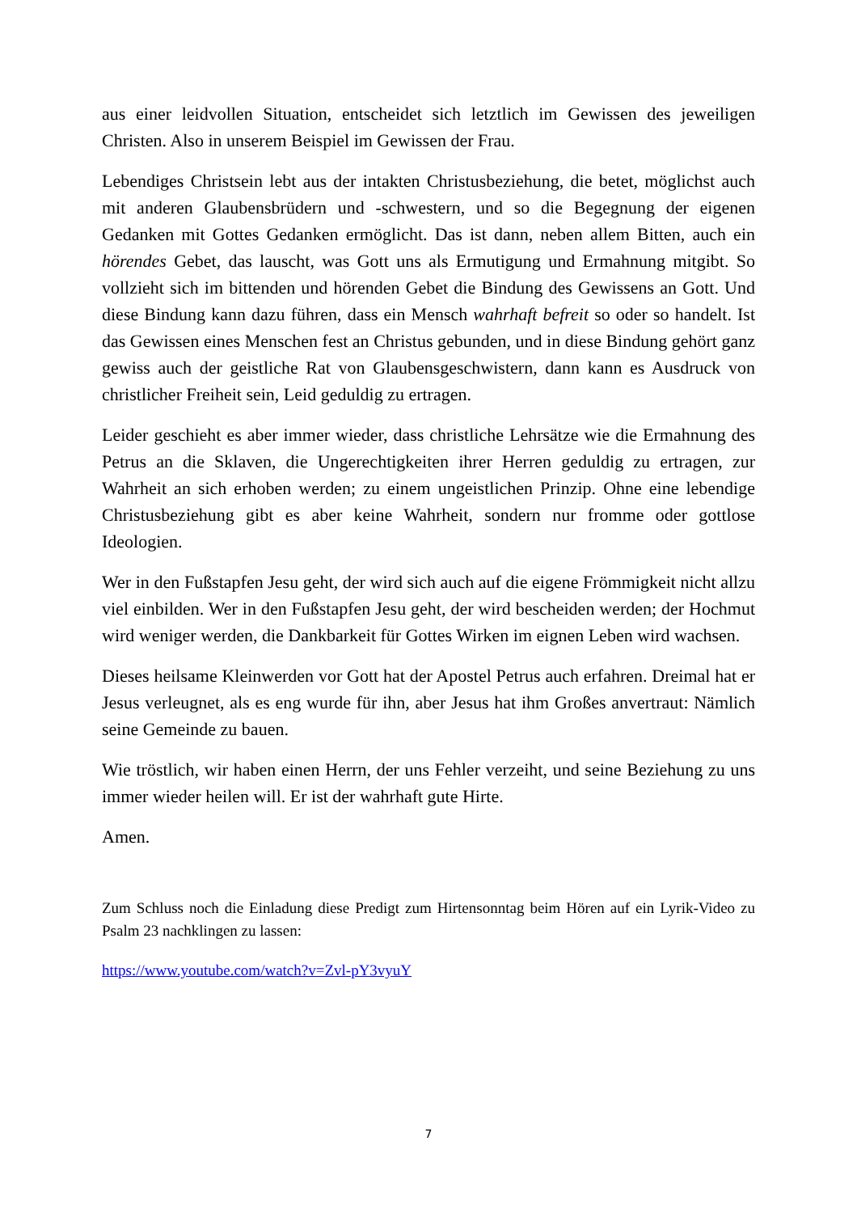aus einer leidvollen Situation, entscheidet sich letztlich im Gewissen des jeweiligen Christen. Also in unserem Beispiel im Gewissen der Frau.
Lebendiges Christsein lebt aus der intakten Christusbeziehung, die betet, möglichst auch mit anderen Glaubensbrüdern und -schwestern, und so die Begegnung der eigenen Gedanken mit Gottes Gedanken ermöglicht. Das ist dann, neben allem Bitten, auch ein hörendes Gebet, das lauscht, was Gott uns als Ermutigung und Ermahnung mitgibt. So vollzieht sich im bittenden und hörenden Gebet die Bindung des Gewissens an Gott. Und diese Bindung kann dazu führen, dass ein Mensch wahrhaft befreit so oder so handelt. Ist das Gewissen eines Menschen fest an Christus gebunden, und in diese Bindung gehört ganz gewiss auch der geistliche Rat von Glaubensgeschwistern, dann kann es Ausdruck von christlicher Freiheit sein, Leid geduldig zu ertragen.
Leider geschieht es aber immer wieder, dass christliche Lehrsätze wie die Ermahnung des Petrus an die Sklaven, die Ungerechtigkeiten ihrer Herren geduldig zu ertragen, zur Wahrheit an sich erhoben werden; zu einem ungeistlichen Prinzip. Ohne eine lebendige Christusbeziehung gibt es aber keine Wahrheit, sondern nur fromme oder gottlose Ideologien.
Wer in den Fußstapfen Jesu geht, der wird sich auch auf die eigene Frömmigkeit nicht allzu viel einbilden. Wer in den Fußstapfen Jesu geht, der wird bescheiden werden; der Hochmut wird weniger werden, die Dankbarkeit für Gottes Wirken im eignen Leben wird wachsen.
Dieses heilsame Kleinwerden vor Gott hat der Apostel Petrus auch erfahren. Dreimal hat er Jesus verleugnet, als es eng wurde für ihn, aber Jesus hat ihm Großes anvertraut: Nämlich seine Gemeinde zu bauen.
Wie tröstlich, wir haben einen Herrn, der uns Fehler verzeiht, und seine Beziehung zu uns immer wieder heilen will. Er ist der wahrhaft gute Hirte.
Amen.
Zum Schluss noch die Einladung diese Predigt zum Hirtensonntag beim Hören auf ein Lyrik-Video zu Psalm 23 nachklingen zu lassen:
https://www.youtube.com/watch?v=Zvl-pY3vyuY
7